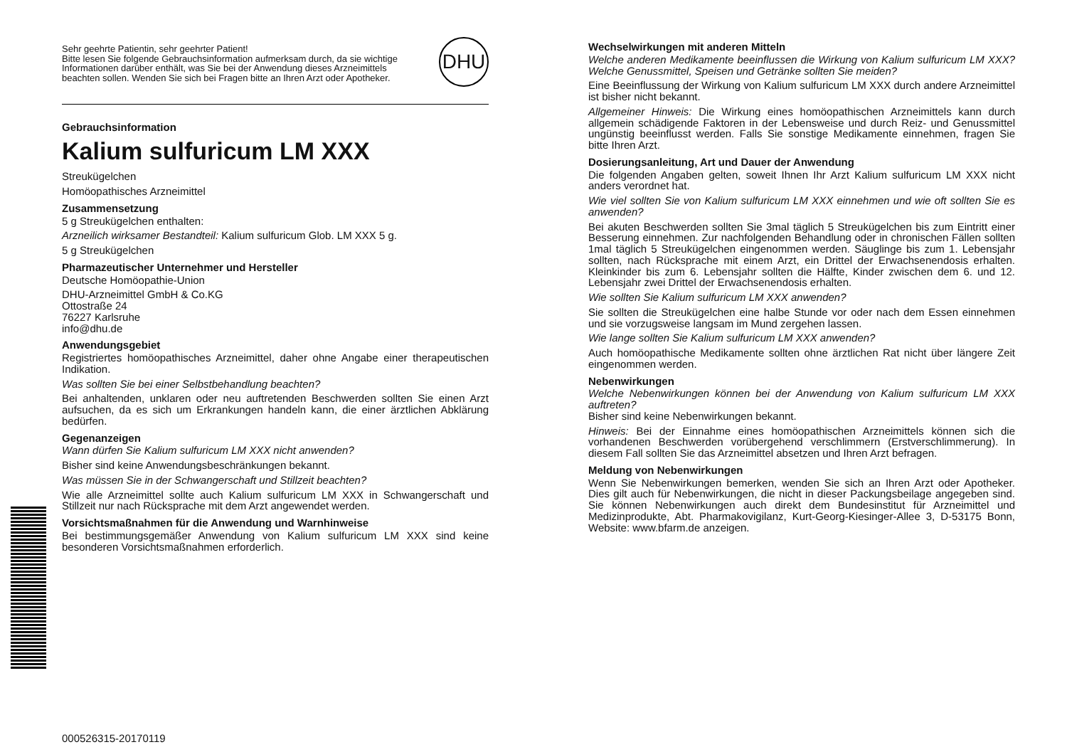Sehr geehrte Patientin, sehr geehrter Patient!
Bitte lesen Sie folgende Gebrauchsinformation aufmerksam durch, da sie wichtige Informationen darüber enthält, was Sie bei der Anwendung dieses Arzneimittels beachten sollen. Wenden Sie sich bei Fragen bitte an Ihren Arzt oder Apotheker.
DHU
Gebrauchsinformation
Kalium sulfuricum LM XXX
Streukügelchen
Homöopathisches Arzneimittel
Zusammensetzung
5 g Streukügelchen enthalten:
Arzneilich wirksamer Bestandteil: Kalium sulfuricum Glob. LM XXX 5 g.
5 g Streukügelchen
Pharmazeutischer Unternehmer und Hersteller
Deutsche Homöopathie-Union
DHU-Arzneimittel GmbH & Co.KG
Ottostraße 24
76227 Karlsruhe
info@dhu.de
Anwendungsgebiet
Registriertes homöopathisches Arzneimittel, daher ohne Angabe einer therapeutischen Indikation.
Was sollten Sie bei einer Selbstbehandlung beachten?
Bei anhaltenden, unklaren oder neu auftretenden Beschwerden sollten Sie einen Arzt aufsuchen, da es sich um Erkrankungen handeln kann, die einer ärztlichen Abklärung bedürfen.
Gegenanzeigen
Wann dürfen Sie Kalium sulfuricum LM XXX nicht anwenden?
Bisher sind keine Anwendungsbeschränkungen bekannt.
Was müssen Sie in der Schwangerschaft und Stillzeit beachten?
Wie alle Arzneimittel sollte auch Kalium sulfuricum LM XXX in Schwangerschaft und Stillzeit nur nach Rücksprache mit dem Arzt angewendet werden.
Vorsichtsmaßnahmen für die Anwendung und Warnhinweise
Bei bestimmungsgemäßer Anwendung von Kalium sulfuricum LM XXX sind keine besonderen Vorsichtsmaßnahmen erforderlich.
Wechselwirkungen mit anderen Mitteln
Welche anderen Medikamente beeinflussen die Wirkung von Kalium sulfuricum LM XXX? Welche Genussmittel, Speisen und Getränke sollten Sie meiden?
Eine Beeinflussung der Wirkung von Kalium sulfuricum LM XXX durch andere Arzneimittel ist bisher nicht bekannt.
Allgemeiner Hinweis: Die Wirkung eines homöopathischen Arzneimittels kann durch allgemein schädigende Faktoren in der Lebensweise und durch Reiz- und Genussmittel ungünstig beeinflusst werden. Falls Sie sonstige Medikamente einnehmen, fragen Sie bitte Ihren Arzt.
Dosierungsanleitung, Art und Dauer der Anwendung
Die folgenden Angaben gelten, soweit Ihnen Ihr Arzt Kalium sulfuricum LM XXX nicht anders verordnet hat.
Wie viel sollten Sie von Kalium sulfuricum LM XXX einnehmen und wie oft sollten Sie es anwenden?
Bei akuten Beschwerden sollten Sie 3mal täglich 5 Streukügelchen bis zum Eintritt einer Besserung einnehmen. Zur nachfolgenden Behandlung oder in chronischen Fällen sollten 1mal täglich 5 Streukügelchen eingenommen werden. Säuglinge bis zum 1. Lebensjahr sollten, nach Rücksprache mit einem Arzt, ein Drittel der Erwachsenendosis erhalten. Kleinkinder bis zum 6. Lebensjahr sollten die Hälfte, Kinder zwischen dem 6. und 12. Lebensjahr zwei Drittel der Erwachsenendosis erhalten.
Wie sollten Sie Kalium sulfuricum LM XXX anwenden?
Sie sollten die Streukügelchen eine halbe Stunde vor oder nach dem Essen einnehmen und sie vorzugsweise langsam im Mund zergehen lassen.
Wie lange sollten Sie Kalium sulfuricum LM XXX anwenden?
Auch homöopathische Medikamente sollten ohne ärztlichen Rat nicht über längere Zeit eingenommen werden.
Nebenwirkungen
Welche Nebenwirkungen können bei der Anwendung von Kalium sulfuricum LM XXX auftreten?
Bisher sind keine Nebenwirkungen bekannt.
Hinweis: Bei der Einnahme eines homöopathischen Arzneimittels können sich die vorhandenen Beschwerden vorübergehend verschlimmern (Erstverschlimmerung). In diesem Fall sollten Sie das Arzneimittel absetzen und Ihren Arzt befragen.
Meldung von Nebenwirkungen
Wenn Sie Nebenwirkungen bemerken, wenden Sie sich an Ihren Arzt oder Apotheker. Dies gilt auch für Nebenwirkungen, die nicht in dieser Packungsbeilage angegeben sind. Sie können Nebenwirkungen auch direkt dem Bundesinstitut für Arzneimittel und Medizinprodukte, Abt. Pharmakovigilanz, Kurt-Georg-Kiesinger-Allee 3, D-53175 Bonn, Website: www.bfarm.de anzeigen.
000526315-20170119